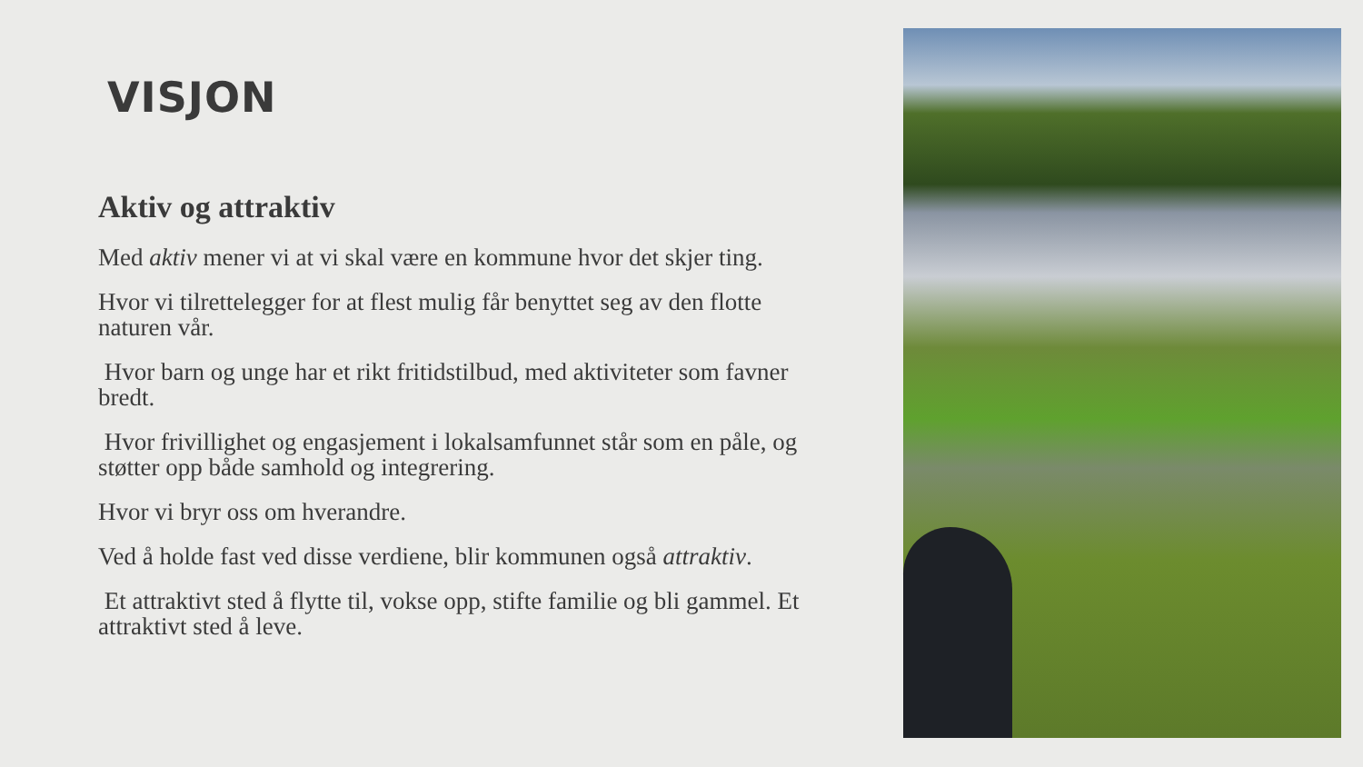VISJON
Aktiv og attraktiv
Med aktiv mener vi at vi skal være en kommune hvor det skjer ting.
Hvor vi tilrettelegger for at flest mulig får benyttet seg av den flotte naturen vår.
Hvor barn og unge har et rikt fritidstilbud, med aktiviteter som favner bredt.
Hvor frivillighet og engasjement i lokalsamfunnet står som en påle, og støtter opp både samhold og integrering.
Hvor vi bryr oss om hverandre.
Ved å holde fast ved disse verdiene, blir kommunen også attraktiv.
Et attraktivt sted å flytte til, vokse opp, stifte familie og bli gammel. Et attraktivt sted å leve.